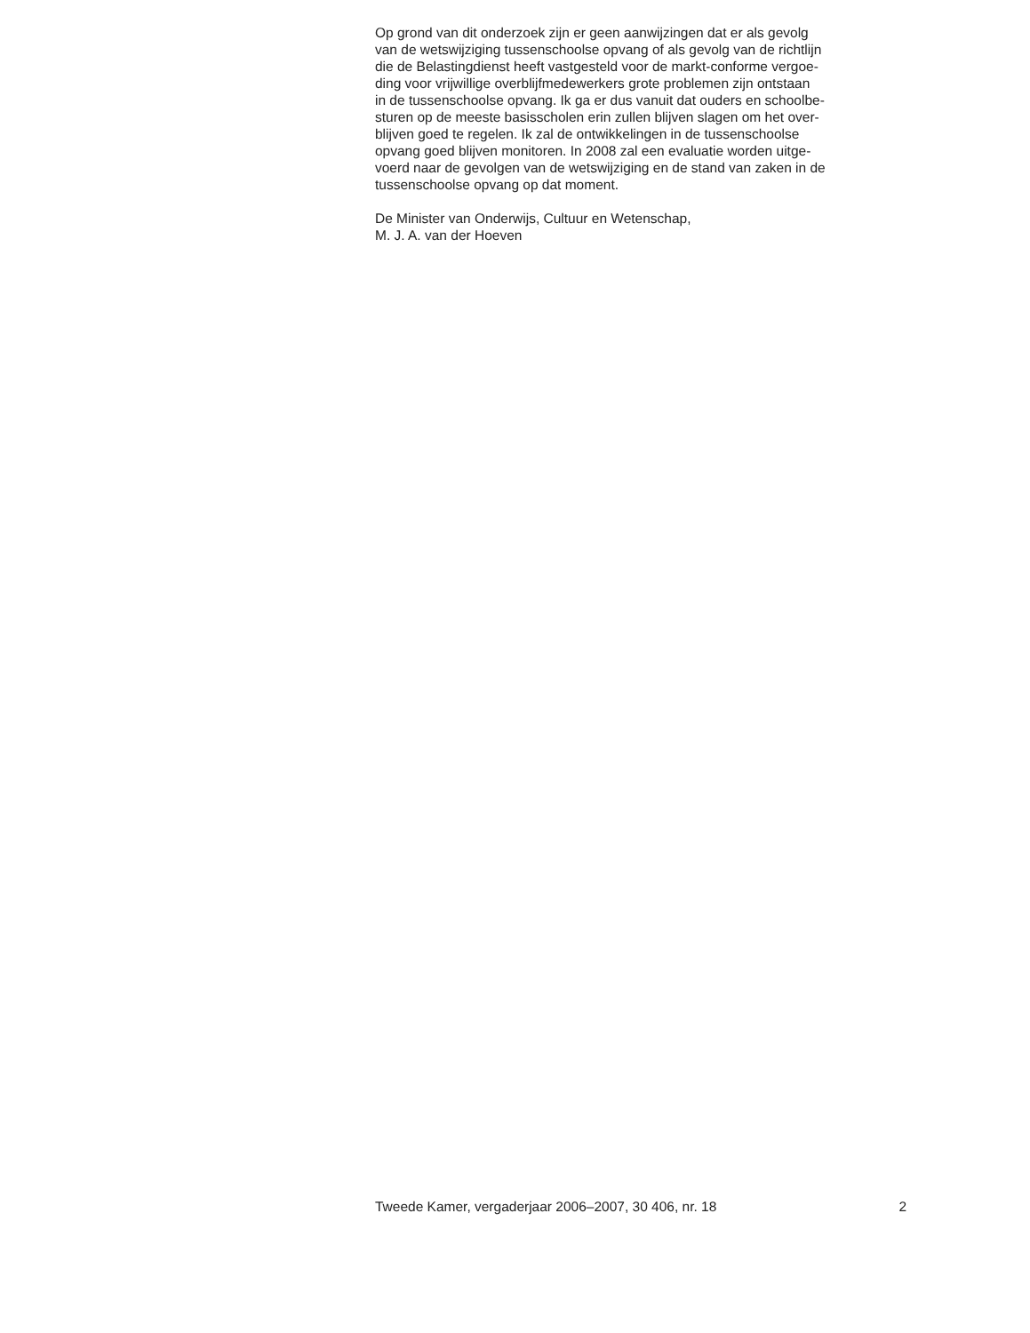Op grond van dit onderzoek zijn er geen aanwijzingen dat er als gevolg
van de wetswijziging tussenschoolse opvang of als gevolg van de richtlijn
die de Belastingdienst heeft vastgesteld voor de markt-conforme vergoe-
ding voor vrijwillige overblijfmedewerkers grote problemen zijn ontstaan
in de tussenschoolse opvang. Ik ga er dus vanuit dat ouders en schoolbe-
sturen op de meeste basisscholen erin zullen blijven slagen om het over-
blijven goed te regelen. Ik zal de ontwikkelingen in de tussenschoolse
opvang goed blijven monitoren. In 2008 zal een evaluatie worden uitge-
voerd naar de gevolgen van de wetswijziging en de stand van zaken in de
tussenschoolse opvang op dat moment.
De Minister van Onderwijs, Cultuur en Wetenschap,
M. J. A. van der Hoeven
Tweede Kamer, vergaderjaar 2006–2007, 30 406, nr. 18 2